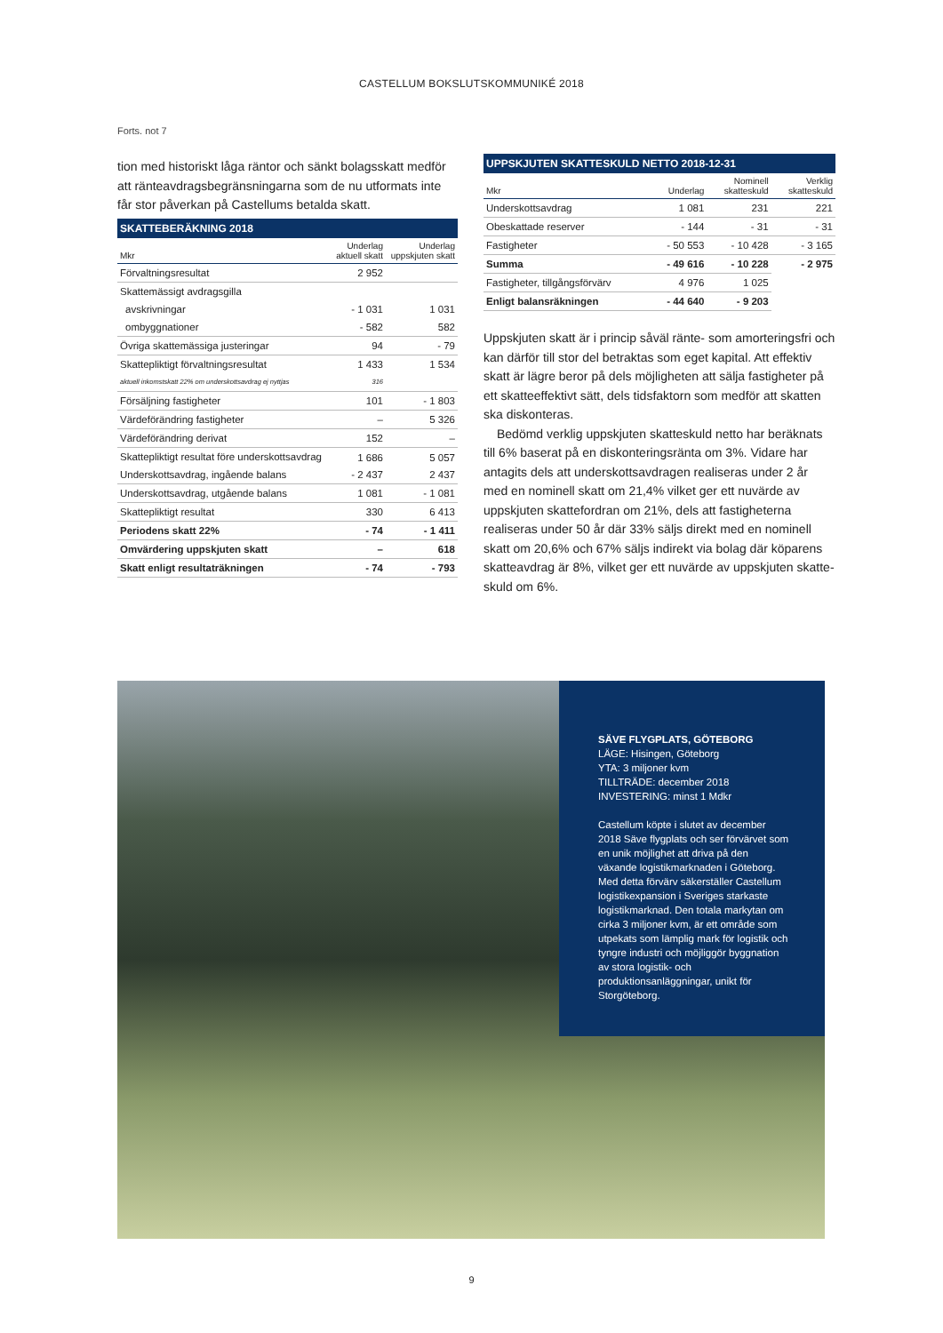CASTELLUM BOKSLUTSKOMMUNIKÉ 2018
Forts. not 7
tion med historiskt låga räntor och sänkt bolagsskatt med­för att ränteavdragsbegränsningarna som de nu utformats inte får stor påverkan på Castellums betalda skatt.
SKATTEBERÄKNING 2018
| Mkr | Underlag aktuell skatt | Underlag uppskjuten skatt |
| --- | --- | --- |
| Förvaltningsresultat | 2 952 | |
| Skattemässigt avdragsgilla | | |
| avskrivningar | - 1 031 | 1 031 |
| ombyggnationer | - 582 | 582 |
| Övriga skattemässiga justeringar | 94 | - 79 |
| Skattepliktigt förvaltningsresultat | 1 433 | 1 534 |
| aktuell inkomstskatt 22% om underskottsavdrag ej nyttjas | 316 | |
| Försäljning fastigheter | 101 | - 1 803 |
| Värdeförändring fastigheter | – | 5 326 |
| Värdeförändring derivat | 152 | – |
| Skattepliktigt resultat före underskottsavdrag | 1 686 | 5 057 |
| Underskottsavdrag, ingående balans | - 2 437 | 2 437 |
| Underskottsavdrag, utgående balans | 1 081 | - 1 081 |
| Skattepliktigt resultat | 330 | 6 413 |
| Periodens skatt 22% | - 74 | - 1 411 |
| Omvärdering uppskjuten skatt | – | 618 |
| Skatt enligt resultaträkningen | - 74 | - 793 |
UPPSKJUTEN SKATTESKULD NETTO 2018-12-31
| Mkr | Underlag | Nominell skatteskuld | Verklig skatteskuld |
| --- | --- | --- | --- |
| Underskottsavdrag | 1 081 | 231 | 221 |
| Obeskattade reserver | - 144 | - 31 | - 31 |
| Fastigheter | - 50 553 | - 10 428 | - 3 165 |
| Summa | - 49 616 | - 10 228 | - 2 975 |
| Fastigheter, tillgångsförvärv | 4 976 | 1 025 | |
| Enligt balansräkningen | - 44 640 | - 9 203 | |
Uppskjuten skatt är i princip såväl ränte- som amorteringsfri och kan därför till stor del betraktas som eget kapital. Att effektiv skatt är lägre beror på dels möjligheten att sälja fastig­heter på ett skatteeffektivt sätt, dels tidsfaktorn som medför att skatten ska diskonteras.
Bedömd verklig uppskjuten skatteskuld netto har beräk­nats till 6% baserat på en diskonteringsränta om 3%. Vidare har antagits dels att underskottsavdragen realiseras under 2 år med en nominell skatt om 21,4% vilket ger ett nuvärde av uppskjuten skattefordran om 21%, dels att fastigheterna realiseras under 50 år där 33% säljs direkt med en nominell skatt om 20,6% och 67% säljs indirekt via bolag där köparens skatteavdrag är 8%, vilket ger ett nuvärde av uppskjuten skatte­skuld om 6%.
SÄVE FLYGPLATS, GÖTEBORG
LÄGE: Hisingen, Göteborg
YTA: 3 miljoner kvm
TILLTRÄDE: december 2018
INVESTERING: minst 1 Mdkr
Castellum köpte i slutet av december 2018 Säve flygplats och ser förvärvet som en unik möjlighet att driva på den växande logistikmarknaden i Göte­borg. Med detta förvärv säkerställer Castellum logistikexpansion i Sveriges starkaste logistikmarknad. Den totala markytan om cirka 3 miljoner kvm, är ett område som utpekats som lämplig mark för logistik och tyngre industri och möjliggör byggnation av stora logistik- och produktionsanläggningar, unikt för Storgöteborg.
9